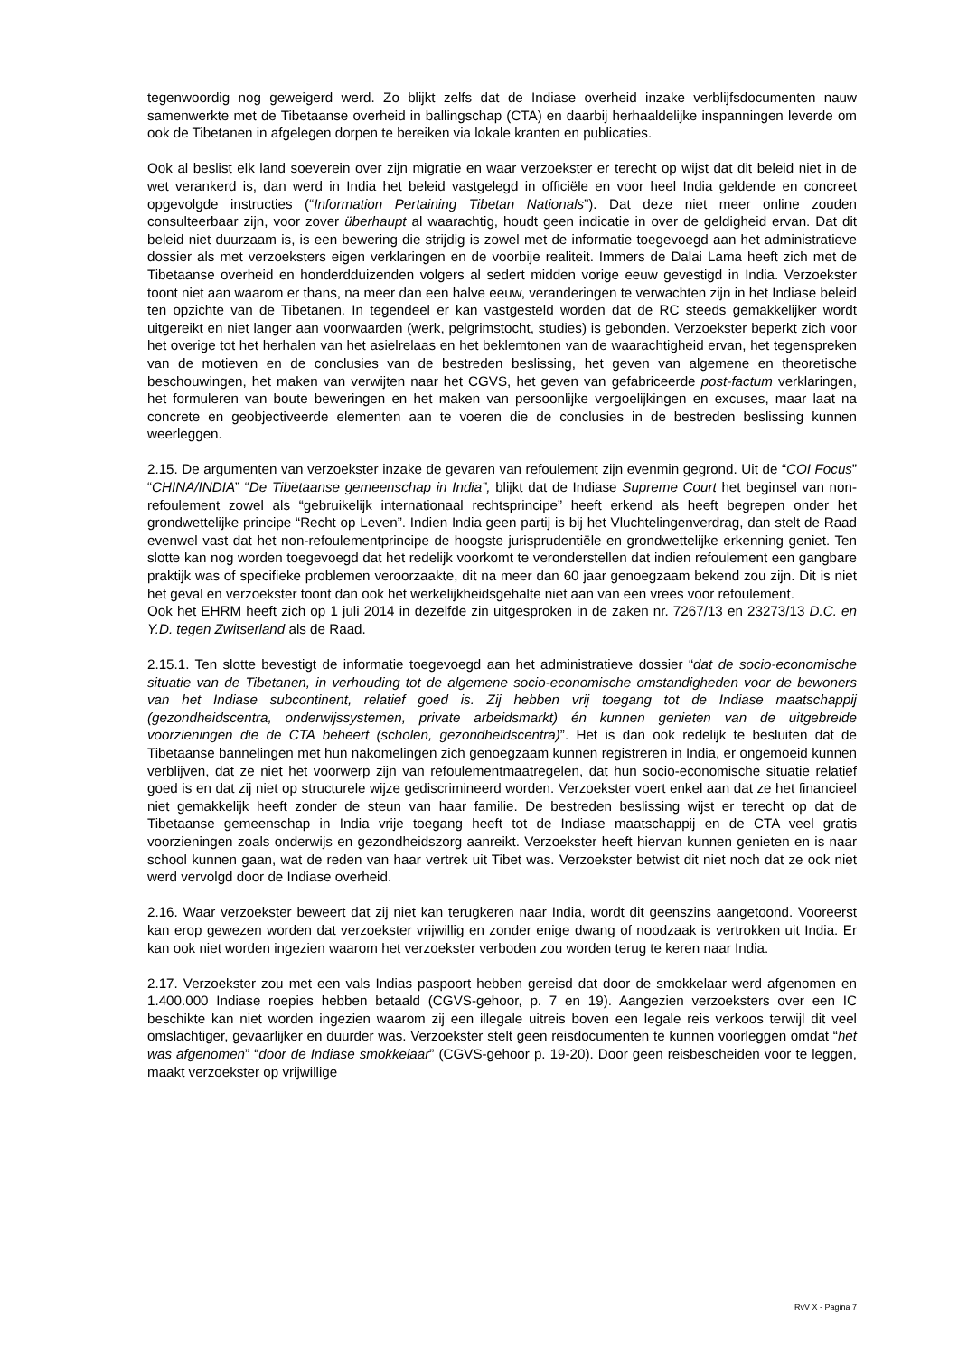tegenwoordig nog geweigerd werd. Zo blijkt zelfs dat de Indiase overheid inzake verblijfsdocumenten nauw samenwerkte met de Tibetaanse overheid in ballingschap (CTA) en daarbij herhaaldelijke inspanningen leverde om ook de Tibetanen in afgelegen dorpen te bereiken via lokale kranten en publicaties.
Ook al beslist elk land soeverein over zijn migratie en waar verzoekster er terecht op wijst dat dit beleid niet in de wet verankerd is, dan werd in India het beleid vastgelegd in officiële en voor heel India geldende en concreet opgevolgde instructies (“Information Pertaining Tibetan Nationals”). Dat deze niet meer online zouden consulteerbaar zijn, voor zover überhaupt al waarachtig, houdt geen indicatie in over de geldigheid ervan. Dat dit beleid niet duurzaam is, is een bewering die strijdig is zowel met de informatie toegevoegd aan het administratieve dossier als met verzoeksters eigen verklaringen en de voorbije realiteit. Immers de Dalai Lama heeft zich met de Tibetaanse overheid en honderdduizenden volgers al sedert midden vorige eeuw gevestigd in India. Verzoekster toont niet aan waarom er thans, na meer dan een halve eeuw, veranderingen te verwachten zijn in het Indiase beleid ten opzichte van de Tibetanen. In tegendeel er kan vastgesteld worden dat de RC steeds gemakkelijker wordt uitgereikt en niet langer aan voorwaarden (werk, pelgrimstocht, studies) is gebonden. Verzoekster beperkt zich voor het overige tot het herhalen van het asielrelaas en het beklemtonen van de waarachtigheid ervan, het tegenspreken van de motieven en de conclusies van de bestreden beslissing, het geven van algemene en theoretische beschouwingen, het maken van verwijten naar het CGVS, het geven van gefabriceerde post-factum verklaringen, het formuleren van boute beweringen en het maken van persoonlijke vergoelijkingen en excuses, maar laat na concrete en geobjectiveerde elementen aan te voeren die de conclusies in de bestreden beslissing kunnen weerleggen.
2.15. De argumenten van verzoekster inzake de gevaren van refoulement zijn evenmin gegrond. Uit de “COI Focus” “CHINA/INDIA” “De Tibetaanse gemeenschap in India”, blijkt dat de Indiase Supreme Court het beginsel van non-refoulement zowel als “gebruikelijk internationaal rechtsprincipe” heeft erkend als heeft begrepen onder het grondwettelijke principe “Recht op Leven”. Indien India geen partij is bij het Vluchtelingenverdrag, dan stelt de Raad evenwel vast dat het non-refoulementprincipe de hoogste jurisprudentiële en grondwettelijke erkenning geniet. Ten slotte kan nog worden toegevoegd dat het redelijk voorkomt te veronderstellen dat indien refoulement een gangbare praktijk was of specifieke problemen veroorzaakte, dit na meer dan 60 jaar genoegzaam bekend zou zijn. Dit is niet het geval en verzoekster toont dan ook het werkelijkheidsgehalte niet aan van een vrees voor refoulement.
Ook het EHRM heeft zich op 1 juli 2014 in dezelfde zin uitgesproken in de zaken nr. 7267/13 en 23273/13 D.C. en Y.D. tegen Zwitserland als de Raad.
2.15.1. Ten slotte bevestigt de informatie toegevoegd aan het administratieve dossier “dat de socio-economische situatie van de Tibetanen, in verhouding tot de algemene socio-economische omstandigheden voor de bewoners van het Indiase subcontinent, relatief goed is. Zij hebben vrij toegang tot de Indiase maatschappij (gezondheidscentra, onderwijssystemen, private arbeidsmarkt) én kunnen genieten van de uitgebreide voorzieningen die de CTA beheert (scholen, gezondheidscentra)”. Het is dan ook redelijk te besluiten dat de Tibetaanse bannelingen met hun nakomelingen zich genoegzaam kunnen registreren in India, er ongemoeid kunnen verblijven, dat ze niet het voorwerp zijn van refoulementmaatregelen, dat hun socio-economische situatie relatief goed is en dat zij niet op structurele wijze gediscrimineerd worden. Verzoekster voert enkel aan dat ze het financieel niet gemakkelijk heeft zonder de steun van haar familie. De bestreden beslissing wijst er terecht op dat de Tibetaanse gemeenschap in India vrije toegang heeft tot de Indiase maatschappij en de CTA veel gratis voorzieningen zoals onderwijs en gezondheidszorg aanreikt. Verzoekster heeft hiervan kunnen genieten en is naar school kunnen gaan, wat de reden van haar vertrek uit Tibet was. Verzoekster betwist dit niet noch dat ze ook niet werd vervolgd door de Indiase overheid.
2.16. Waar verzoekster beweert dat zij niet kan terugkeren naar India, wordt dit geenszins aangetoond. Vooreerst kan erop gewezen worden dat verzoekster vrijwillig en zonder enige dwang of noodzaak is vertrokken uit India. Er kan ook niet worden ingezien waarom het verzoekster verboden zou worden terug te keren naar India.
2.17. Verzoekster zou met een vals Indias paspoort hebben gereisd dat door de smokkelaar werd afgenomen en 1.400.000 Indiase roepies hebben betaald (CGVS-gehoor, p. 7 en 19). Aangezien verzoeksters over een IC beschikte kan niet worden ingezien waarom zij een illegale uitreis boven een legale reis verkoos terwijl dit veel omslachtiger, gevaarlijker en duurder was. Verzoekster stelt geen reisdocumenten te kunnen voorleggen omdat “het was afgenomen” “door de Indiase smokkelaar” (CGVS-gehoor p. 19-20). Door geen reisbescheiden voor te leggen, maakt verzoekster op vrijwillige
RvV X - Pagina 7